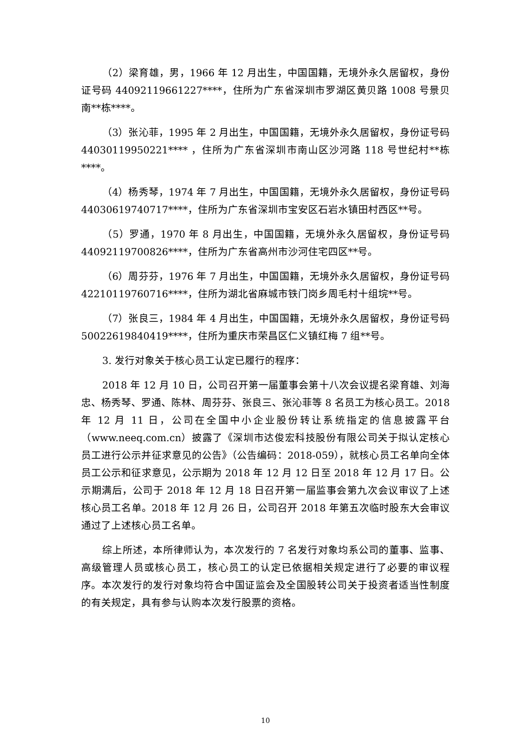（2）梁育雄，男，1966 年 12 月出生，中国国籍，无境外永久居留权，身份证号码 44092119661227****，住所为广东省深圳市罗湖区黄贝路 1008 号景贝南**栋****。
（3）张沁菲，1995 年 2 月出生，中国国籍，无境外永久居留权，身份证号码 44030119950221**** ，住所为广东省深圳市南山区沙河路 118 号世纪村**栋****。
（4）杨秀琴，1974 年 7 月出生，中国国籍，无境外永久居留权，身份证号码 44030619740717****，住所为广东省深圳市宝安区石岩水镇田村西区**号。
（5）罗通，1970 年 8 月出生，中国国籍，无境外永久居留权，身份证号码 44092119700826****，住所为广东省高州市沙河住宅四区**号。
（6）周芬芬，1976 年 7 月出生，中国国籍，无境外永久居留权，身份证号码 42210119760716****，住所为湖北省麻城市铁门岗乡周毛村十组垸**号。
（7）张良三，1984 年 4 月出生，中国国籍，无境外永久居留权，身份证号码 50022619840419****，住所为重庆市荣昌区仁义镇红梅 7 组**号。
3. 发行对象关于核心员工认定已履行的程序：
2018 年 12 月 10 日，公司召开第一届董事会第十八次会议提名梁育雄、刘海忠、杨秀琴、罗通、陈林、周芬芬、张良三、张沁菲等 8 名员工为核心员工。2018 年 12 月 11 日，公司在全国中小企业股份转让系统指定的信息披露平台（www.neeq.com.cn）披露了《深圳市达俊宏科技股份有限公司关于拟认定核心员工进行公示并征求意见的公告》（公告编码：2018-059），就核心员工名单向全体员工公示和征求意见，公示期为 2018 年 12 月 12 日至 2018 年 12 月 17 日。公示期满后，公司于 2018 年 12 月 18 日召开第一届监事会第九次会议审议了上述核心员工名单。2018 年 12 月 26 日，公司召开 2018 年第五次临时股东大会审议通过了上述核心员工名单。
综上所述，本所律师认为，本次发行的 7 名发行对象均系公司的董事、监事、高级管理人员或核心员工，核心员工的认定已依据相关规定进行了必要的审议程序。本次发行的发行对象均符合中国证监会及全国股转公司关于投资者适当性制度的有关规定，具有参与认购本次发行股票的资格。
10